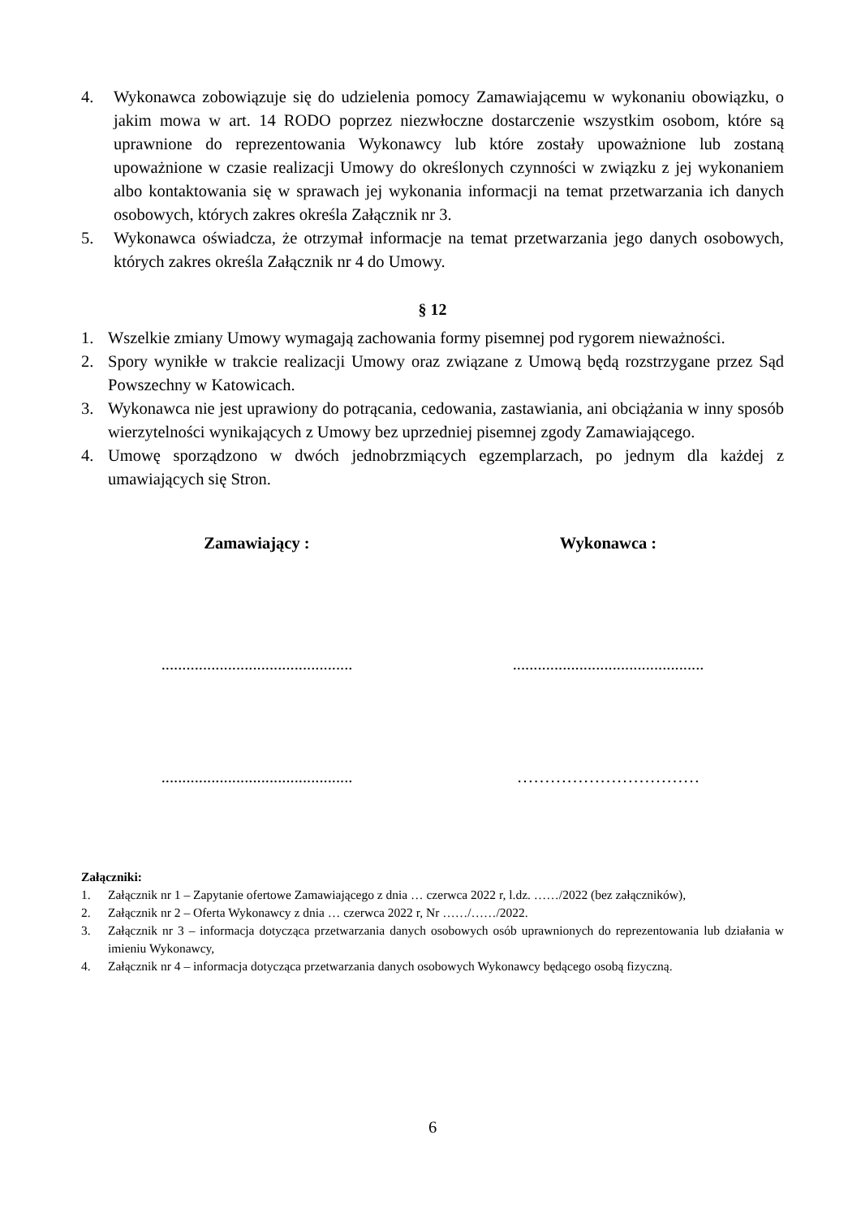4. Wykonawca zobowiązuje się do udzielenia pomocy Zamawiającemu w wykonaniu obowiązku, o jakim mowa w art. 14 RODO poprzez niezwłoczne dostarczenie wszystkim osobom, które są uprawnione do reprezentowania Wykonawcy lub które zostały upoważnione lub zostaną upoważnione w czasie realizacji Umowy do określonych czynności w związku z jej wykonaniem albo kontaktowania się w sprawach jej wykonania informacji na temat przetwarzania ich danych osobowych, których zakres określa Załącznik nr 3.
5. Wykonawca oświadcza, że otrzymał informacje na temat przetwarzania jego danych osobowych, których zakres określa Załącznik nr 4 do Umowy.
§ 12
1. Wszelkie zmiany Umowy wymagają zachowania formy pisemnej pod rygorem nieważności.
2. Spory wynikłe w trakcie realizacji Umowy oraz związane z Umową będą rozstrzygane przez Sąd Powszechny w Katowicach.
3. Wykonawca nie jest uprawiony do potrącania, cedowania, zastawiania, ani obciążania w inny sposób wierzytelności wynikających z Umowy bez uprzedniej pisemnej zgody Zamawiającego.
4. Umowę sporządzono w dwóch jednobrzmiących egzemplarzach, po jednym dla każdej z umawiających się Stron.
Zamawiający : Wykonawca :
..............................................
..............................................
..............................................
……………………………
Załączniki:
1. Załącznik nr 1 – Zapytanie ofertowe Zamawiającego z dnia … czerwca 2022 r, l.dz. ……/2022 (bez załączników),
2. Załącznik nr 2 – Oferta Wykonawcy z dnia … czerwca 2022 r, Nr ……/……/2022.
3. Załącznik nr 3 – informacja dotycząca przetwarzania danych osobowych osób uprawnionych do reprezentowania lub działania w imieniu Wykonawcy,
4. Załącznik nr 4 – informacja dotycząca przetwarzania danych osobowych Wykonawcy będącego osobą fizyczną.
6